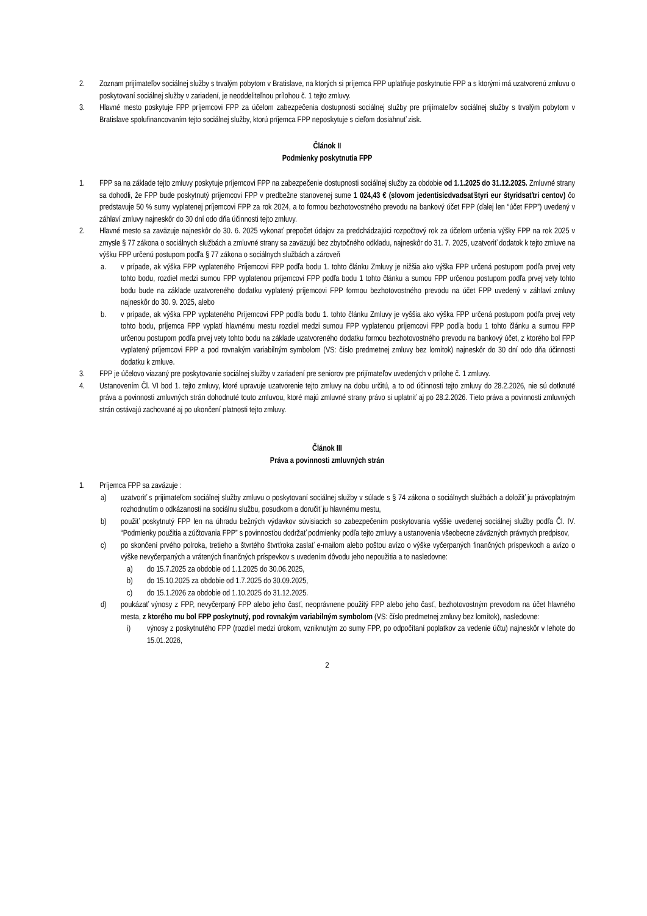2. Zoznam prijímateľov sociálnej služby s trvalým pobytom v Bratislave, na ktorých si príjemca FPP uplatňuje poskytnutie FPP a s ktorými má uzatvorenú zmluvu o poskytovaní sociálnej služby v zariadení, je neoddeliteľnou prílohou č. 1 tejto zmluvy.
3. Hlavné mesto poskytuje FPP príjemcovi FPP za účelom zabezpečenia dostupnosti sociálnej služby pre prijímateľov sociálnej služby s trvalým pobytom v Bratislave spolufinancovaním tejto sociálnej služby, ktorú príjemca FPP neposkytuje s cieľom dosiahnuť zisk.
Článok II
Podmienky poskytnutia FPP
1. FPP sa na základe tejto zmluvy poskytuje príjemcovi FPP na zabezpečenie dostupnosti sociálnej služby za obdobie od 1.1.2025 do 31.12.2025. Zmluvné strany sa dohodli, že FPP bude poskytnutý príjemcovi FPP v predbežne stanovenej sume 1 024,43 € (slovom jedentisícdvadsaťštyri eur štyridsaťtri centov) čo predstavuje 50 % sumy vyplatenej príjemcovi FPP za rok 2024, a to formou bezhotovostného prevodu na bankový účet FPP (ďalej len “účet FPP”) uvedený v záhlaví zmluvy najneskôr do 30 dní odo dňa účinnosti tejto zmluvy.
2. Hlavné mesto sa zaväzuje najneskôr do 30. 6. 2025 vykonať prepočet údajov za predchádzajúci rozpočtový rok za účelom určenia výšky FPP na rok 2025 v zmysle § 77 zákona o sociálnych službách a zmluvné strany sa zaväzujú bez zbytočného odkladu, najneskôr do 31. 7. 2025, uzatvoriť dodatok k tejto zmluve na výšku FPP určenú postupom podľa § 77 zákona o sociálnych službách a zároveň
a. v prípade, ak výška FPP vyplateného Príjemcovi FPP podľa bodu 1. tohto článku Zmluvy je nižšia ako výška FPP určená postupom podľa prvej vety tohto bodu, rozdiel medzi sumou FPP vyplatenou príjemcovi FPP podľa bodu 1 tohto článku a sumou FPP určenou postupom podľa prvej vety tohto bodu bude na základe uzatvoreného dodatku vyplatený príjemcovi FPP formou bezhotovostného prevodu na účet FPP uvedený v záhlaví zmluvy najneskôr do 30. 9. 2025, alebo
b. v prípade, ak výška FPP vyplateného Príjemcovi FPP podľa bodu 1. tohto článku Zmluvy je vyššia ako výška FPP určená postupom podľa prvej vety tohto bodu, príjemca FPP vyplatí hlavnému mestu rozdiel medzi sumou FPP vyplatenou príjemcovi FPP podľa bodu 1 tohto článku a sumou FPP určenou postupom podľa prvej vety tohto bodu na základe uzatvoreného dodatku formou bezhotovostného prevodu na bankový účet, z ktorého bol FPP vyplatený príjemcovi FPP a pod rovnakým variabilným symbolom (VS: číslo predmetnej zmluvy bez lomítok) najneskôr do 30 dní odo dňa účinnosti dodatku k zmluve.
3. FPP je účelovo viazaný pre poskytovanie sociálnej služby v zariadení pre seniorov pre prijímateľov uvedených v prílohe č. 1 zmluvy.
4. Ustanovením Čl. VI bod 1. tejto zmluvy, ktoré upravuje uzatvorenie tejto zmluvy na dobu určitú, a to od účinnosti tejto zmluvy do 28.2.2026, nie sú dotknuté práva a povinnosti zmluvných strán dohodnuté touto zmluvou, ktoré majú zmluvné strany právo si uplatniť aj po 28.2.2026. Tieto práva a povinnosti zmluvných strán ostávajú zachované aj po ukončení platnosti tejto zmluvy.
Článok III
Práva a povinnosti zmluvných strán
1. Príjemca FPP sa zaväzuje :
a) uzatvoriť s prijímateľom sociálnej služby zmluvu o poskytovaní sociálnej služby v súlade s § 74 zákona o sociálnych službách a doložiť ju právoplatným rozhodnutím o odkázanosti na sociálnu službu, posudkom a doručiť ju hlavnému mestu,
b) použiť poskytnutý FPP len na úhradu bežných výdavkov súvisiacich so zabezpečením poskytovania vyššie uvedenej sociálnej služby podľa Čl. IV. “Podmienky použitia a zúčtovania FPP” s povinnosťou dodržať podmienky podľa tejto zmluvy a ustanovenia všeobecne záväzných právnych predpisov,
c) po skončení prvého polroka, tretieho a štvrtého štvrťroka zaslať e-mailom alebo poštou avízo o výške vyčerpaných finančných príspevkoch a avízo o výške nevyčerpaných a vrátených finančných príspevkov s uvedením dôvodu jeho nepoužitia a to nasledovne:
a) do 15.7.2025 za obdobie od 1.1.2025 do 30.06.2025,
b) do 15.10.2025 za obdobie od 1.7.2025 do 30.09.2025,
c) do 15.1.2026 za obdobie od 1.10.2025 do 31.12.2025.
d) poukázať výnosy z FPP, nevyčerpaný FPP alebo jeho časť, neoprávnene použitý FPP alebo jeho časť, bezhotovostným prevodom na účet hlavného mesta, z ktorého mu bol FPP poskytnutý, pod rovnakým variabilným symbolom (VS: číslo predmetnej zmluvy bez lomítok), nasledovne:
i) výnosy z poskytnutého FPP (rozdiel medzi úrokom, vzniknutým zo sumy FPP, po odpočítaní poplatkov za vedenie účtu) najneskôr v lehote do 15.01.2026,
2